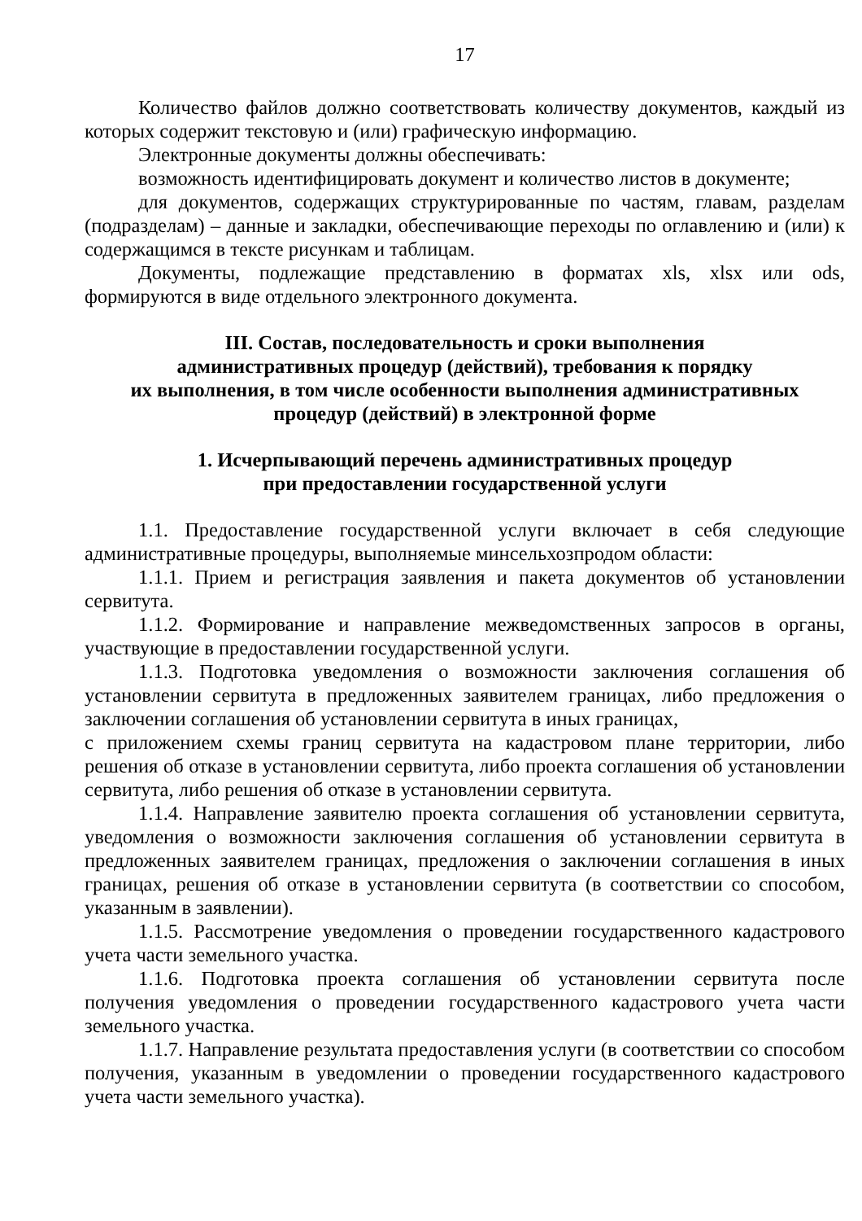17
Количество файлов должно соответствовать количеству документов, каждый из которых содержит текстовую и (или) графическую информацию.
Электронные документы должны обеспечивать:
возможность идентифицировать документ и количество листов в документе;
для документов, содержащих структурированные по частям, главам, разделам (подразделам) – данные и закладки, обеспечивающие переходы по оглавлению и (или) к содержащимся в тексте рисункам и таблицам.
Документы, подлежащие представлению в форматах xls, xlsx или ods, формируются в виде отдельного электронного документа.
III. Состав, последовательность и сроки выполнения
административных процедур (действий), требования к порядку
их выполнения, в том числе особенности выполнения административных
процедур (действий) в электронной форме
1. Исчерпывающий перечень административных процедур
при предоставлении государственной услуги
1.1. Предоставление государственной услуги включает в себя следующие административные процедуры, выполняемые минсельхозпродом области:
1.1.1. Прием и регистрация заявления и пакета документов об установлении сервитута.
1.1.2. Формирование и направление межведомственных запросов в органы, участвующие в предоставлении государственной услуги.
1.1.3. Подготовка уведомления о возможности заключения соглашения об установлении сервитута в предложенных заявителем границах, либо предложения о заключении соглашения об установлении сервитута в иных границах,
с приложением схемы границ сервитута на кадастровом плане территории, либо решения об отказе в установлении сервитута, либо проекта соглашения об установлении сервитута, либо решения об отказе в установлении сервитута.
1.1.4. Направление заявителю проекта соглашения об установлении сервитута, уведомления о возможности заключения соглашения об установлении сервитута в предложенных заявителем границах, предложения о заключении соглашения в иных границах, решения об отказе в установлении сервитута (в соответствии со способом, указанным в заявлении).
1.1.5. Рассмотрение уведомления о проведении государственного кадастрового учета части земельного участка.
1.1.6. Подготовка проекта соглашения об установлении сервитута после получения уведомления о проведении государственного кадастрового учета части земельного участка.
1.1.7. Направление результата предоставления услуги (в соответствии со способом получения, указанным в уведомлении о проведении государственного кадастрового учета части земельного участка).